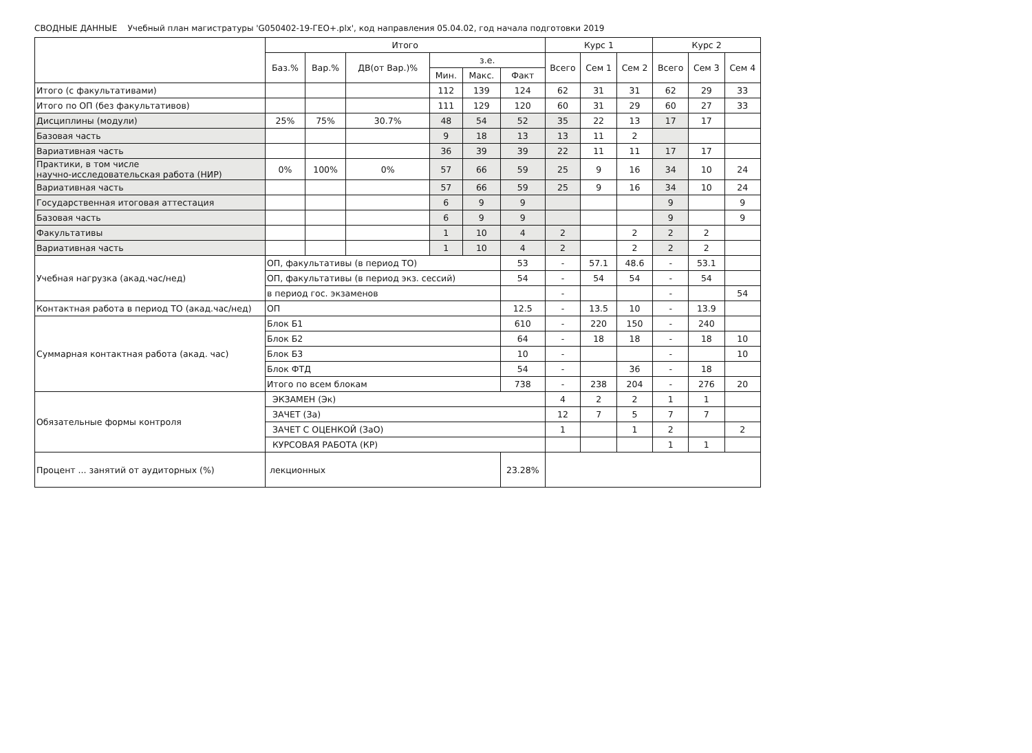СВОДНЫЕ ДАННЫЕ Учебный план магистратуры 'G050402-19-ГЕО+.plx', код направления 05.04.02, год начала подготовки 2019
| | Итого | | | | | | Курс 1 | | | Курс 2 | | |
| --- | --- | --- | --- | --- | --- | --- | --- | --- | --- | --- | --- | --- |
| | Баз.% | Вар.% | ДВ(от Вар.)% | з.е. | | | Всего | Сем 1 | Сем 2 | Всего | Сем 3 | Сем 4 |
| | | | | Мин. | Макс. | Факт | | | | | | |
| Итого (с факультативами) | | | | 112 | 139 | 124 | 62 | 31 | 31 | 62 | 29 | 33 |
| Итого по ОП (без факультативов) | | | | 111 | 129 | 120 | 60 | 31 | 29 | 60 | 27 | 33 |
| Дисциплины (модули) | 25% | 75% | 30.7% | 48 | 54 | 52 | 35 | 22 | 13 | 17 | 17 | |
| Базовая часть | | | | 9 | 18 | 13 | 13 | 11 | 2 | | | |
| Вариативная часть | | | | 36 | 39 | 39 | 22 | 11 | 11 | 17 | 17 | |
| Практики, в том числе научно-исследовательская работа (НИР) | 0% | 100% | 0% | 57 | 66 | 59 | 25 | 9 | 16 | 34 | 10 | 24 |
| Вариативная часть | | | | 57 | 66 | 59 | 25 | 9 | 16 | 34 | 10 | 24 |
| Государственная итоговая аттестация | | | | 6 | 9 | 9 | | | | 9 | | 9 |
| Базовая часть | | | | 6 | 9 | 9 | | | | 9 | | 9 |
| Факультативы | | | | 1 | 10 | 4 | 2 | | 2 | 2 | 2 | |
| Вариативная часть | | | | 1 | 10 | 4 | 2 | | 2 | 2 | 2 | |
| Учебная нагрузка (акад.час/нед) | ОП, факультативы (в период ТО) | | | | | 53 | - | 57.1 | 48.6 | - | 53.1 | |
| | ОП, факультативы (в период экз. сессий) | | | | | 54 | - | 54 | 54 | - | 54 | |
| | в период гос. экзаменов | | | | | | - | | | - | | 54 |
| Контактная работа в период ТО (акад.час/нед) | ОП | | | | | 12.5 | - | 13.5 | 10 | - | 13.9 | |
| Суммарная контактная работа (акад. час) | Блок Б1 | | | | | 610 | - | 220 | 150 | - | 240 | |
| | Блок Б2 | | | | | 64 | - | 18 | 18 | - | 18 | 10 |
| | Блок Б3 | | | | | 10 | - | | | - | | 10 |
| | Блок ФТД | | | | | 54 | - | | 36 | - | 18 | |
| | Итого по всем блокам | | | | | 738 | - | 238 | 204 | - | 276 | 20 |
| Обязательные формы контроля | ЭКЗАМЕН (Эк) | | | | | | 4 | 2 | 2 | 1 | 1 | |
| | ЗАЧЕТ (За) | | | | | | 12 | 7 | 5 | 7 | 7 | |
| | ЗАЧЕТ С ОЦЕНКОЙ (ЗаО) | | | | | | 1 | | 1 | 2 | | 2 |
| | КУРСОВАЯ РАБОТА (КР) | | | | | | | | | 1 | 1 | |
| Процент ... занятий от аудиторных (%) | лекционных | | | | | 23.28% | | | | | | |